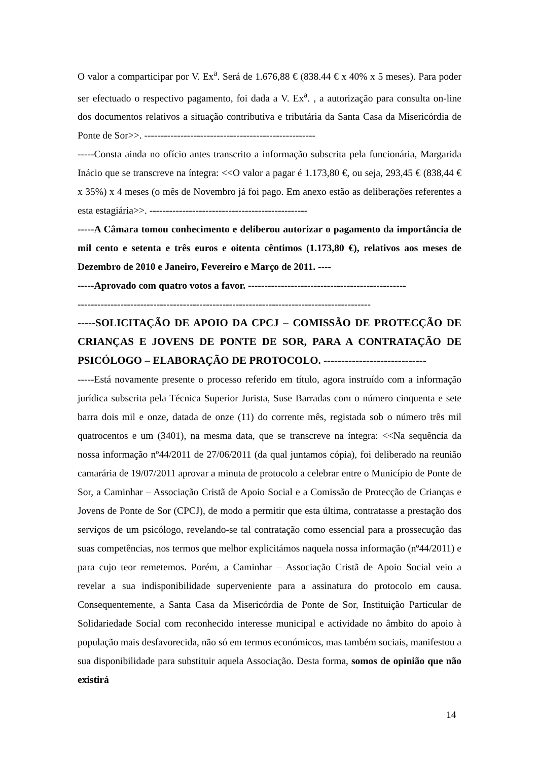O valor a comparticipar por V. Ex<sup>a</sup>. Será de 1.676,88 € (838.44 € x 40% x 5 meses). Para poder ser efectuado o respectivo pagamento, foi dada a V. Ex<sup>a</sup>. , a autorização para consulta on-line dos documentos relativos a situação contributiva e tributária da Santa Casa da Misericórdia de Ponte de Sor>>. ----------------------------------------------------
-----Consta ainda no ofício antes transcrito a informação subscrita pela funcionária, Margarida Inácio que se transcreve na íntegra: <<O valor a pagar é 1.173,80 €, ou seja, 293,45 € (838,44 € x 35%) x 4 meses (o mês de Novembro já foi pago. Em anexo estão as deliberações referentes a esta estagiária>>. ------------------------------------------------
-----A Câmara tomou conhecimento e deliberou autorizar o pagamento da importância de mil cento e setenta e três euros e oitenta cêntimos (1.173,80 €), relativos aos meses de Dezembro de 2010 e Janeiro, Fevereiro e Março de 2011. ----
-----Aprovado com quatro votos a favor. ------------------------------------------------
-----------------------------------------------------------------------------------------
-----SOLICITAÇÃO DE APOIO DA CPCJ – COMISSÃO DE PROTECÇÃO DE CRIANÇAS E JOVENS DE PONTE DE SOR, PARA A CONTRATAÇÃO DE PSICÓLOGO – ELABORAÇÃO DE PROTOCOLO. -----------------------------
-----Está novamente presente o processo referido em título, agora instruído com a informação jurídica subscrita pela Técnica Superior Jurista, Suse Barradas com o número cinquenta e sete barra dois mil e onze, datada de onze (11) do corrente mês, registada sob o número três mil quatrocentos e um (3401), na mesma data, que se transcreve na íntegra: <<Na sequência da nossa informação nº44/2011 de 27/06/2011 (da qual juntamos cópia), foi deliberado na reunião camarária de 19/07/2011 aprovar a minuta de protocolo a celebrar entre o Município de Ponte de Sor, a Caminhar – Associação Cristã de Apoio Social e a Comissão de Protecção de Crianças e Jovens de Ponte de Sor (CPCJ), de modo a permitir que esta última, contratasse a prestação dos serviços de um psicólogo, revelando-se tal contratação como essencial para a prossecução das suas competências, nos termos que melhor explicitámos naquela nossa informação (nº44/2011) e para cujo teor remetemos. Porém, a Caminhar – Associação Cristã de Apoio Social veio a revelar a sua indisponibilidade superveniente para a assinatura do protocolo em causa. Consequentemente, a Santa Casa da Misericórdia de Ponte de Sor, Instituição Particular de Solidariedade Social com reconhecido interesse municipal e actividade no âmbito do apoio à população mais desfavorecida, não só em termos económicos, mas também sociais, manifestou a sua disponibilidade para substituir aquela Associação. Desta forma, somos de opinião que não existirá
14